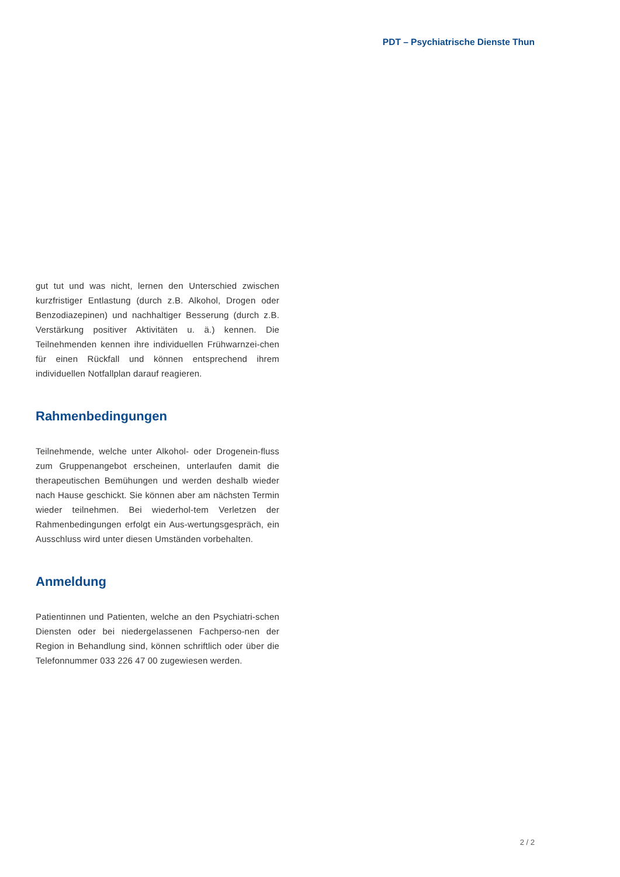PDT – Psychiatrische Dienste Thun
gut tut und was nicht, lernen den Unterschied zwischen kurzfristiger Entlastung (durch z.B. Alkohol, Drogen oder Benzodiazepinen) und nachhaltiger Besserung (durch z.B. Verstärkung positiver Aktivitäten u. ä.) kennen. Die Teilnehmenden kennen ihre individuellen Frühwarnzei-chen für einen Rückfall und können entsprechend ihrem individuellen Notfallplan darauf reagieren.
Rahmenbedingungen
Teilnehmende, welche unter Alkohol- oder Drogenein-fluss zum Gruppenangebot erscheinen, unterlaufen damit die therapeutischen Bemühungen und werden deshalb wieder nach Hause geschickt. Sie können aber am nächsten Termin wieder teilnehmen. Bei wiederhol-tem Verletzen der Rahmenbedingungen erfolgt ein Aus-wertungsgespräch, ein Ausschluss wird unter diesen Umständen vorbehalten.
Anmeldung
Patientinnen und Patienten, welche an den Psychiatri-schen Diensten oder bei niedergelassenen Fachperso-nen der Region in Behandlung sind, können schriftlich oder über die Telefonnummer 033 226 47 00 zugewiesen werden.
2 / 2